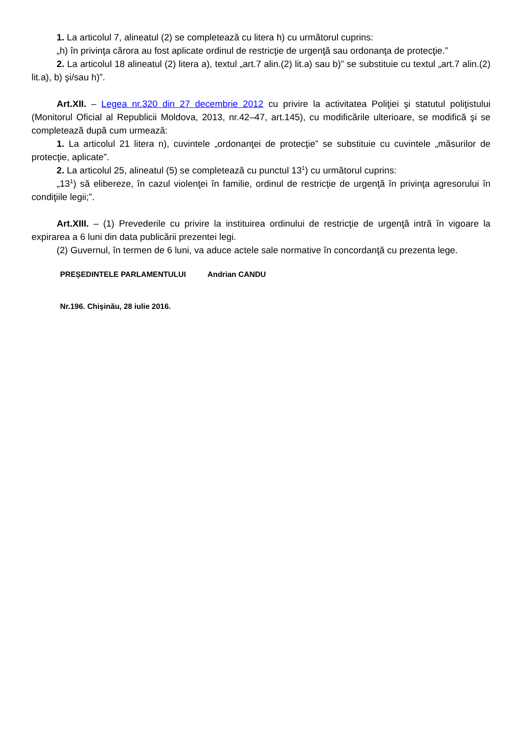1. La articolul 7, alineatul (2) se completează cu litera h) cu următorul cuprins:
„h) în privinţa cărora au fost aplicate ordinul de restricţie de urgenţă sau ordonanţa de protecţie.”
2. La articolul 18 alineatul (2) litera a), textul „art.7 alin.(2) lit.a) sau b)” se substituie cu textul „art.7 alin.(2) lit.a), b) şi/sau h)”.
Art.XII. – Legea nr.320 din 27 decembrie 2012 cu privire la activitatea Poliţiei şi statutul poliţistului (Monitorul Oficial al Republicii Moldova, 2013, nr.42–47, art.145), cu modificările ulterioare, se modifică şi se completează după cum urmează:
1. La articolul 21 litera n), cuvintele „ordonanţei de protecţie” se substituie cu cuvintele „măsurilor de protecţie, aplicate”.
2. La articolul 25, alineatul (5) se completează cu punctul 13<sup>1</sup>) cu următorul cuprins:
„13<sup>1</sup>) să elibereze, în cazul violenţei în familie, ordinul de restricţie de urgenţă în privinţa agresorului în condiţiile legii;”.
Art.XIII. – (1) Prevederile cu privire la instituirea ordinului de restricţie de urgenţă intră în vigoare la expirarea a 6 luni din data publicării prezentei legi.
(2) Guvernul, în termen de 6 luni, va aduce actele sale normative în concordanţă cu prezenta lege.
PREŞEDINTELE PARLAMENTULUI Andrian CANDU
Nr.196. Chişinău, 28 iulie 2016.